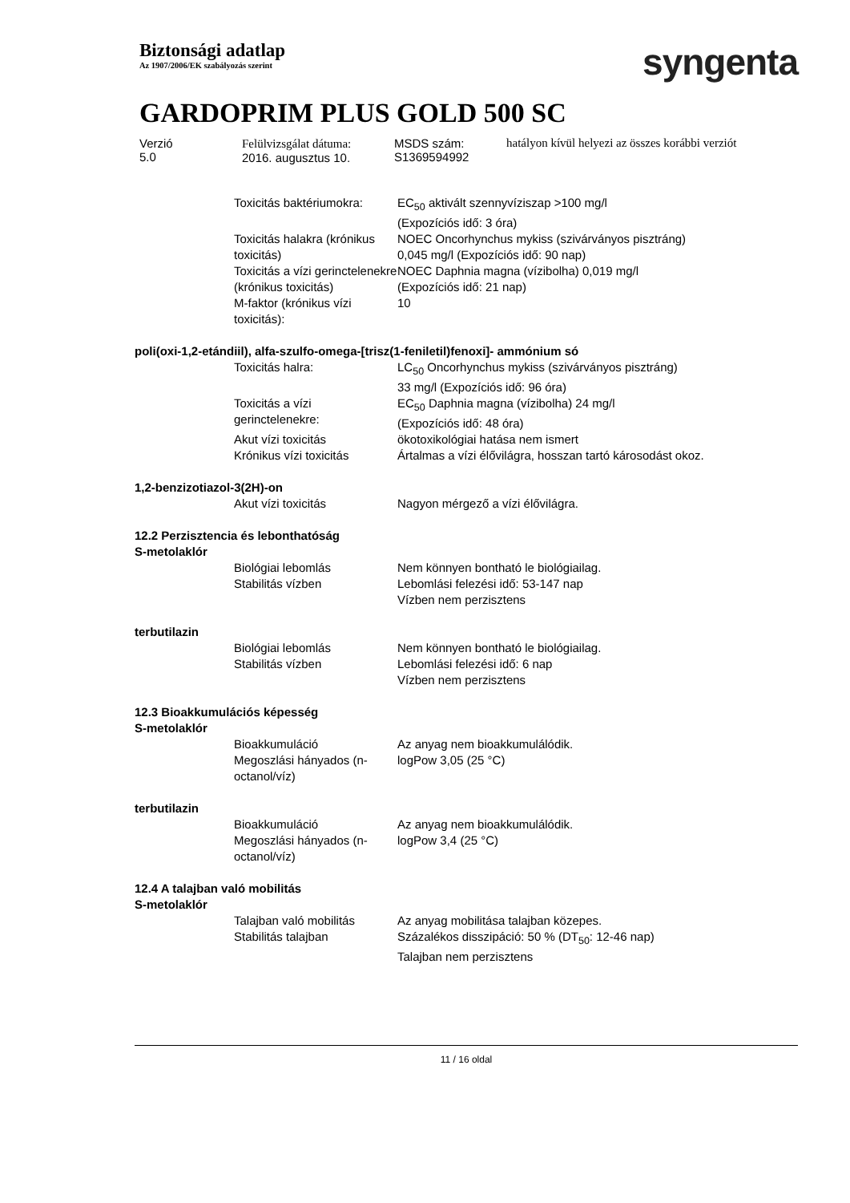Biztonsági adatlap
Az 1907/2006/EK szabályozás szerint
syngenta
GARDOPRIM PLUS GOLD 500 SC
| Verzió 5.0 | Felülvizsgálat dátuma: 2016. augusztus 10. | MSDS szám: S1369594992 | hatályon kívül helyezi az összes korábbi verziót |
| | Toxicitás baktériumokra: | EC<sub>50</sub> aktivált szennyvíziszap >100 mg/l (Expozíciós idő: 3 óra) |
| | Toxicitás halakra (krónikus toxicitás) | NOEC Oncorhynchus mykiss (szivárványos pisztráng) 0,045 mg/l (Expozíciós idő: 90 nap) |
| | Toxicitás a vízi gerinctelenekre (krónikus toxicitás) | NOEC Daphnia magna (vízibolha) 0,019 mg/l (Expozíciós idő: 21 nap) |
| | M-faktor (krónikus vízi toxicitás): | 10 |
| poli(oxi-1,2-etándiil), alfa-szulfo-omega-[trisz(1-feniletil)fenoxi]- ammónium só | | |
| | Toxicitás halra: | LC<sub>50</sub> Oncorhynchus mykiss (szivárványos pisztráng) 33 mg/l (Expozíciós idő: 96 óra) |
| | Toxicitás a vízi gerinctelenekre: | EC<sub>50</sub> Daphnia magna (vízibolha) 24 mg/l (Expozíciós idő: 48 óra) |
| | Akut vízi toxicitás | ökotoxikológiai hatása nem ismert |
| | Krónikus vízi toxicitás | Ártalmas a vízi élővilágra, hosszan tartó károsodást okoz. |
| 1,2-benzizotiazol-3(2H)-on | | |
| | Akut vízi toxicitás | Nagyon mérgező a vízi élővilágra. |
| 12.2 Perzisztencia és lebonthatóság S-metolaklór | | |
| | Biológiai lebomlás | Nem könnyen bontható le biológiailag. |
| | Stabilitás vízben | Lebomlási felezési idő: 53-147 nap Vízben nem perzisztens |
| terbutilazin | | |
| | Biológiai lebomlás | Nem könnyen bontható le biológiailag. |
| | Stabilitás vízben | Lebomlási felezési idő: 6 nap Vízben nem perzisztens |
| 12.3 Bioakkumulációs képesség S-metolaklór | | |
| | Bioakkumuláció | Az anyag nem bioakkumulálódik. |
| | Megoszlási hányados (n-octanol/víz) | logPow 3,05 (25 °C) |
| terbutilazin | | |
| | Bioakkumuláció | Az anyag nem bioakkumulálódik. |
| | Megoszlási hányados (n-octanol/víz) | logPow 3,4 (25 °C) |
| 12.4 A talajban való mobilitás S-metolaklór | | |
| | Talajban való mobilitás | Az anyag mobilitása talajban közepes. |
| | Stabilitás talajban | Százalékos disszipáció: 50 % (DT<sub>50</sub>: 12-46 nap) Talajban nem perzisztens |
11 / 16 oldal